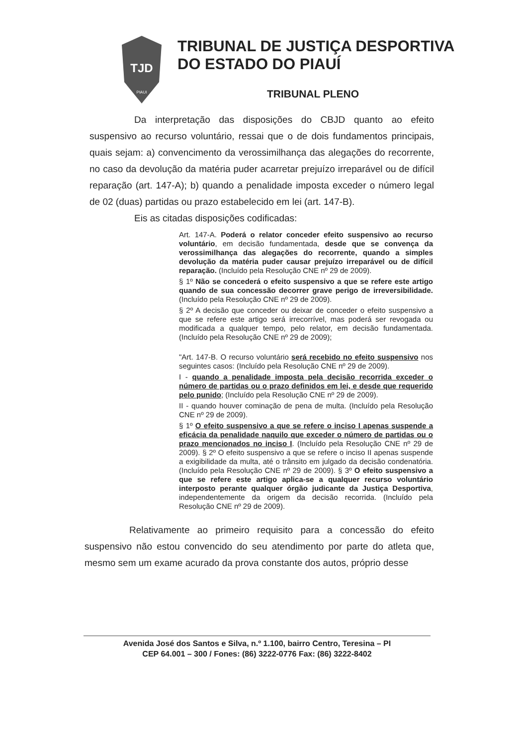TJD
PIAUI
TRIBUNAL DE JUSTIÇA DESPORTIVA
DO ESTADO DO PIAUÍ
TRIBUNAL PLENO
Da interpretação das disposições do CBJD quanto ao efeito suspensivo ao recurso voluntário, ressai que o de dois fundamentos principais, quais sejam: a) convencimento da verossimilhança das alegações do recorrente, no caso da devolução da matéria puder acarretar prejuízo irreparável ou de difícil reparação (art. 147-A); b) quando a penalidade imposta exceder o número legal de 02 (duas) partidas ou prazo estabelecido em lei (art. 147-B).
Eis as citadas disposições codificadas:
Art. 147-A. Poderá o relator conceder efeito suspensivo ao recurso voluntário, em decisão fundamentada, desde que se convença da verossimilhança das alegações do recorrente, quando a simples devolução da matéria puder causar prejuízo irreparável ou de difícil reparação. (Incluído pela Resolução CNE nº 29 de 2009).
§ 1º Não se concederá o efeito suspensivo a que se refere este artigo quando de sua concessão decorrer grave perigo de irreversibilidade. (Incluído pela Resolução CNE nº 29 de 2009).
§ 2º A decisão que conceder ou deixar de conceder o efeito suspensivo a que se refere este artigo será irrecorrível, mas poderá ser revogada ou modificada a qualquer tempo, pelo relator, em decisão fundamentada. (Incluído pela Resolução CNE nº 29 de 2009);
"Art. 147-B. O recurso voluntário será recebido no efeito suspensivo nos seguintes casos: (Incluído pela Resolução CNE nº 29 de 2009).
I - quando a penalidade imposta pela decisão recorrida exceder o número de partidas ou o prazo definidos em lei, e desde que requerido pelo punido; (Incluído pela Resolução CNE nº 29 de 2009).
II - quando houver cominação de pena de multa. (Incluído pela Resolução CNE nº 29 de 2009).
§ 1º O efeito suspensivo a que se refere o inciso I apenas suspende a eficácia da penalidade naquilo que exceder o número de partidas ou o prazo mencionados no inciso I. (Incluído pela Resolução CNE nº 29 de 2009). § 2º O efeito suspensivo a que se refere o inciso II apenas suspende a exigibilidade da multa, até o trânsito em julgado da decisão condenatória. (Incluído pela Resolução CNE nº 29 de 2009). § 3º O efeito suspensivo a que se refere este artigo aplica-se a qualquer recurso voluntário interposto perante qualquer órgão judicante da Justiça Desportiva, independentemente da origem da decisão recorrida. (Incluído pela Resolução CNE nº 29 de 2009).
Relativamente ao primeiro requisito para a concessão do efeito suspensivo não estou convencido do seu atendimento por parte do atleta que, mesmo sem um exame acurado da prova constante dos autos, próprio desse
Avenida José dos Santos e Silva, n.º 1.100, bairro Centro, Teresina – PI
CEP 64.001 – 300 / Fones: (86) 3222-0776 Fax: (86) 3222-8402